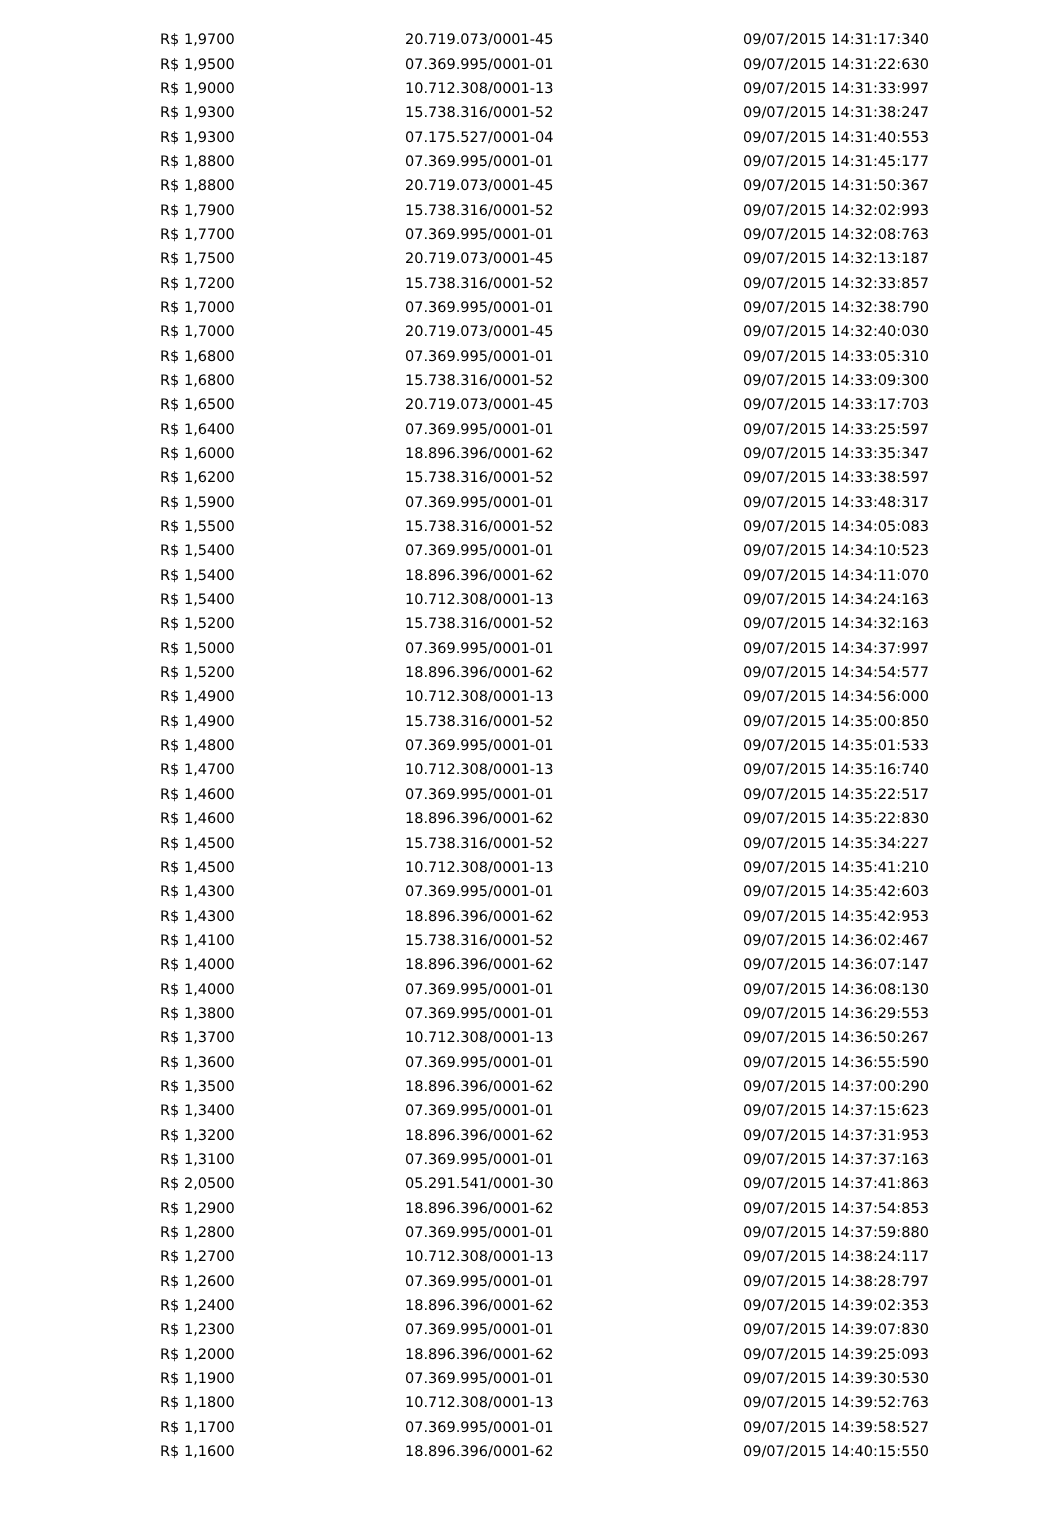| R$ 1,9700 | 20.719.073/0001-45 | 09/07/2015 14:31:17:340 |
| R$ 1,9500 | 07.369.995/0001-01 | 09/07/2015 14:31:22:630 |
| R$ 1,9000 | 10.712.308/0001-13 | 09/07/2015 14:31:33:997 |
| R$ 1,9300 | 15.738.316/0001-52 | 09/07/2015 14:31:38:247 |
| R$ 1,9300 | 07.175.527/0001-04 | 09/07/2015 14:31:40:553 |
| R$ 1,8800 | 07.369.995/0001-01 | 09/07/2015 14:31:45:177 |
| R$ 1,8800 | 20.719.073/0001-45 | 09/07/2015 14:31:50:367 |
| R$ 1,7900 | 15.738.316/0001-52 | 09/07/2015 14:32:02:993 |
| R$ 1,7700 | 07.369.995/0001-01 | 09/07/2015 14:32:08:763 |
| R$ 1,7500 | 20.719.073/0001-45 | 09/07/2015 14:32:13:187 |
| R$ 1,7200 | 15.738.316/0001-52 | 09/07/2015 14:32:33:857 |
| R$ 1,7000 | 07.369.995/0001-01 | 09/07/2015 14:32:38:790 |
| R$ 1,7000 | 20.719.073/0001-45 | 09/07/2015 14:32:40:030 |
| R$ 1,6800 | 07.369.995/0001-01 | 09/07/2015 14:33:05:310 |
| R$ 1,6800 | 15.738.316/0001-52 | 09/07/2015 14:33:09:300 |
| R$ 1,6500 | 20.719.073/0001-45 | 09/07/2015 14:33:17:703 |
| R$ 1,6400 | 07.369.995/0001-01 | 09/07/2015 14:33:25:597 |
| R$ 1,6000 | 18.896.396/0001-62 | 09/07/2015 14:33:35:347 |
| R$ 1,6200 | 15.738.316/0001-52 | 09/07/2015 14:33:38:597 |
| R$ 1,5900 | 07.369.995/0001-01 | 09/07/2015 14:33:48:317 |
| R$ 1,5500 | 15.738.316/0001-52 | 09/07/2015 14:34:05:083 |
| R$ 1,5400 | 07.369.995/0001-01 | 09/07/2015 14:34:10:523 |
| R$ 1,5400 | 18.896.396/0001-62 | 09/07/2015 14:34:11:070 |
| R$ 1,5400 | 10.712.308/0001-13 | 09/07/2015 14:34:24:163 |
| R$ 1,5200 | 15.738.316/0001-52 | 09/07/2015 14:34:32:163 |
| R$ 1,5000 | 07.369.995/0001-01 | 09/07/2015 14:34:37:997 |
| R$ 1,5200 | 18.896.396/0001-62 | 09/07/2015 14:34:54:577 |
| R$ 1,4900 | 10.712.308/0001-13 | 09/07/2015 14:34:56:000 |
| R$ 1,4900 | 15.738.316/0001-52 | 09/07/2015 14:35:00:850 |
| R$ 1,4800 | 07.369.995/0001-01 | 09/07/2015 14:35:01:533 |
| R$ 1,4700 | 10.712.308/0001-13 | 09/07/2015 14:35:16:740 |
| R$ 1,4600 | 07.369.995/0001-01 | 09/07/2015 14:35:22:517 |
| R$ 1,4600 | 18.896.396/0001-62 | 09/07/2015 14:35:22:830 |
| R$ 1,4500 | 15.738.316/0001-52 | 09/07/2015 14:35:34:227 |
| R$ 1,4500 | 10.712.308/0001-13 | 09/07/2015 14:35:41:210 |
| R$ 1,4300 | 07.369.995/0001-01 | 09/07/2015 14:35:42:603 |
| R$ 1,4300 | 18.896.396/0001-62 | 09/07/2015 14:35:42:953 |
| R$ 1,4100 | 15.738.316/0001-52 | 09/07/2015 14:36:02:467 |
| R$ 1,4000 | 18.896.396/0001-62 | 09/07/2015 14:36:07:147 |
| R$ 1,4000 | 07.369.995/0001-01 | 09/07/2015 14:36:08:130 |
| R$ 1,3800 | 07.369.995/0001-01 | 09/07/2015 14:36:29:553 |
| R$ 1,3700 | 10.712.308/0001-13 | 09/07/2015 14:36:50:267 |
| R$ 1,3600 | 07.369.995/0001-01 | 09/07/2015 14:36:55:590 |
| R$ 1,3500 | 18.896.396/0001-62 | 09/07/2015 14:37:00:290 |
| R$ 1,3400 | 07.369.995/0001-01 | 09/07/2015 14:37:15:623 |
| R$ 1,3200 | 18.896.396/0001-62 | 09/07/2015 14:37:31:953 |
| R$ 1,3100 | 07.369.995/0001-01 | 09/07/2015 14:37:37:163 |
| R$ 2,0500 | 05.291.541/0001-30 | 09/07/2015 14:37:41:863 |
| R$ 1,2900 | 18.896.396/0001-62 | 09/07/2015 14:37:54:853 |
| R$ 1,2800 | 07.369.995/0001-01 | 09/07/2015 14:37:59:880 |
| R$ 1,2700 | 10.712.308/0001-13 | 09/07/2015 14:38:24:117 |
| R$ 1,2600 | 07.369.995/0001-01 | 09/07/2015 14:38:28:797 |
| R$ 1,2400 | 18.896.396/0001-62 | 09/07/2015 14:39:02:353 |
| R$ 1,2300 | 07.369.995/0001-01 | 09/07/2015 14:39:07:830 |
| R$ 1,2000 | 18.896.396/0001-62 | 09/07/2015 14:39:25:093 |
| R$ 1,1900 | 07.369.995/0001-01 | 09/07/2015 14:39:30:530 |
| R$ 1,1800 | 10.712.308/0001-13 | 09/07/2015 14:39:52:763 |
| R$ 1,1700 | 07.369.995/0001-01 | 09/07/2015 14:39:58:527 |
| R$ 1,1600 | 18.896.396/0001-62 | 09/07/2015 14:40:15:550 |